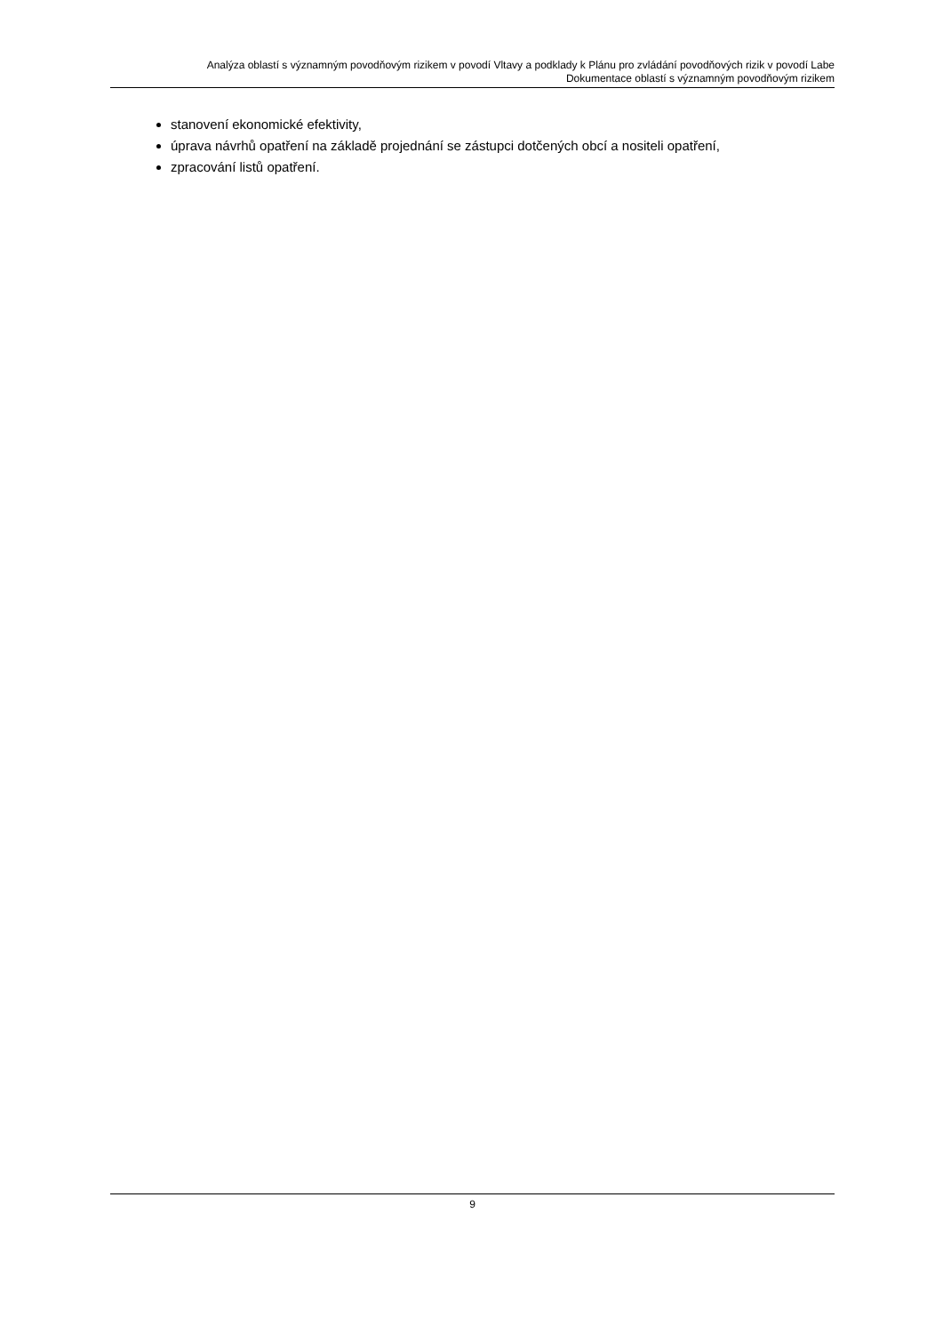Analýza oblastí s významným povodňovým rizikem v povodí Vltavy a podklady k Plánu pro zvládání povodňových rizik v povodí Labe
Dokumentace oblastí s významným povodňovým rizikem
stanovení ekonomické efektivity,
úprava návrhů opatření na základě projednání se zástupci dotčených obcí a nositeli opatření,
zpracování listů opatření.
9